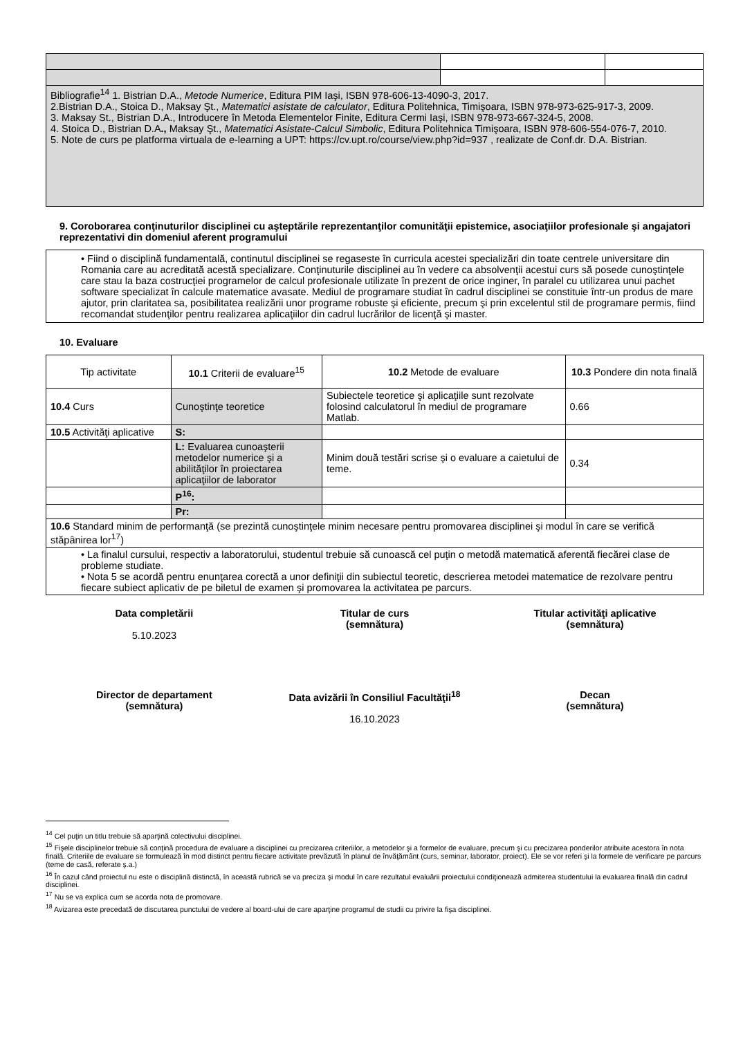| Bibliografie<sup>14</sup> 1. Bistrian D.A., Metode Numerice , Editura PIM Iaşi, ISBN 978-606-13-4090-3, 2017. 2.Bistrian D.A., Stoica D., Maksay Şt., Matematici asistate de calculator , Editura Politehnica, Timişoara, ISBN 978-973-625-917-3, 2009. 3. Maksay St., Bistrian D.A., Introducere în Metoda Elementelor Finite, Editura Cermi Iaşi, ISBN 978-973-667-324-5, 2008. 4. Stoica D., Bistrian D.A ., Maksay Şt., Matematici Asistate-Calcul Simbolic , Editura Politehnica Timişoara, ISBN 978-606-554-076-7, 2010. 5. Note de curs pe platforma virtuala de e-learning a UPT: https://cv.upt.ro/course/view.php?id=937 , realizate de Conf.dr. D.A. Bistrian. | | |
9. Coroborarea conţinuturilor disciplinei cu aşteptările reprezentanţilor comunităţii epistemice, asociaţiilor profesionale şi angajatori reprezentativi din domeniul aferent programului
• Fiind o disciplină fundamentală, continutul disciplinei se regaseste în curricula acestei specializări din toate centrele universitare din Romania care au acreditată acestă specializare. Conţinuturile disciplinei au în vedere ca absolvenţii acestui curs să posede cunoştinţele care stau la baza costrucţiei programelor de calcul profesionale utilizate în prezent de orice inginer, în paralel cu utilizarea unui pachet software specializat în calcule matematice avasate. Mediul de programare studiat în cadrul disciplinei se constituie într-un produs de mare ajutor, prin claritatea sa, posibilitatea realizării unor programe robuste şi eficiente, precum şi prin excelentul stil de programare permis, fiind recomandat studenţilor pentru realizarea aplicaţiilor din cadrul lucrărilor de licenţă şi master.
10. Evaluare
| Tip activitate | 10.1 Criterii de evaluare<sup>15</sup> | 10.2 Metode de evaluare | 10.3 Pondere din nota finală |
| --- | --- | --- | --- |
| 10.4 Curs | Cunoştinţe teoretice | Subiectele teoretice şi aplicaţiile sunt rezolvate folosind calculatorul în mediul de programare Matlab. | 0.66 |
| 10.5 Activităţi aplicative | S: | | |
| | L: Evaluarea cunoaşterii metodelor numerice şi a abilităţilor în proiectarea aplicaţiilor de laborator | Minim două testări scrise şi o evaluare a caietului de teme. | 0.34 |
| | P<sup>16</sup>: | | |
| | Pr: | | |
| 10.6 Standard minim de performanţă (se prezintă cunoştinţele minim necesare pentru promovarea disciplinei şi modul în care se verifică stăpânirea lor<sup>17</sup>) | | | |
| • La finalul cursului, respectiv a laboratorului, studentul trebuie să cunoască cel puţin o metodă matematică aferentă fiecărei clase de probleme studiate. • Nota 5 se acordă pentru enunţarea corectă a unor definiţii din subiectul teoretic, descrierea metodei matematice de rezolvare pentru fiecare subiect aplicativ de pe biletul de examen şi promovarea la activitatea pe parcurs. | | | |
Data completării
5.10.2023
Titular de curs
(semnătura)
Titular activităţi aplicative
(semnătura)
Director de departament
(semnătura)
Data avizării în Consiliul Facultăţii<sup>18</sup>
16.10.2023
Decan
(semnătura)
<sup>14</sup> Cel puţin un titlu trebuie să aparţină colectivului disciplinei.
<sup>15</sup> Fişele disciplinelor trebuie să conţină procedura de evaluare a disciplinei cu precizarea criteriilor, a metodelor şi a formelor de evaluare, precum şi cu precizarea ponderilor atribuite acestora în nota finală. Criteriile de evaluare se formulează în mod distinct pentru fiecare activitate prevăzută în planul de învăţământ (curs, seminar, laborator, proiect). Ele se vor referi şi la formele de verificare pe parcurs (teme de casă, referate ş.a.)
<sup>16</sup> În cazul când proiectul nu este o disciplină distinctă, în această rubrică se va preciza şi modul în care rezultatul evaluării proiectului condiţionează admiterea studentului la evaluarea finală din cadrul disciplinei.
<sup>17</sup> Nu se va explica cum se acorda nota de promovare.
<sup>18</sup> Avizarea este precedată de discutarea punctului de vedere al board-ului de care aparţine programul de studii cu privire la fişa disciplinei.